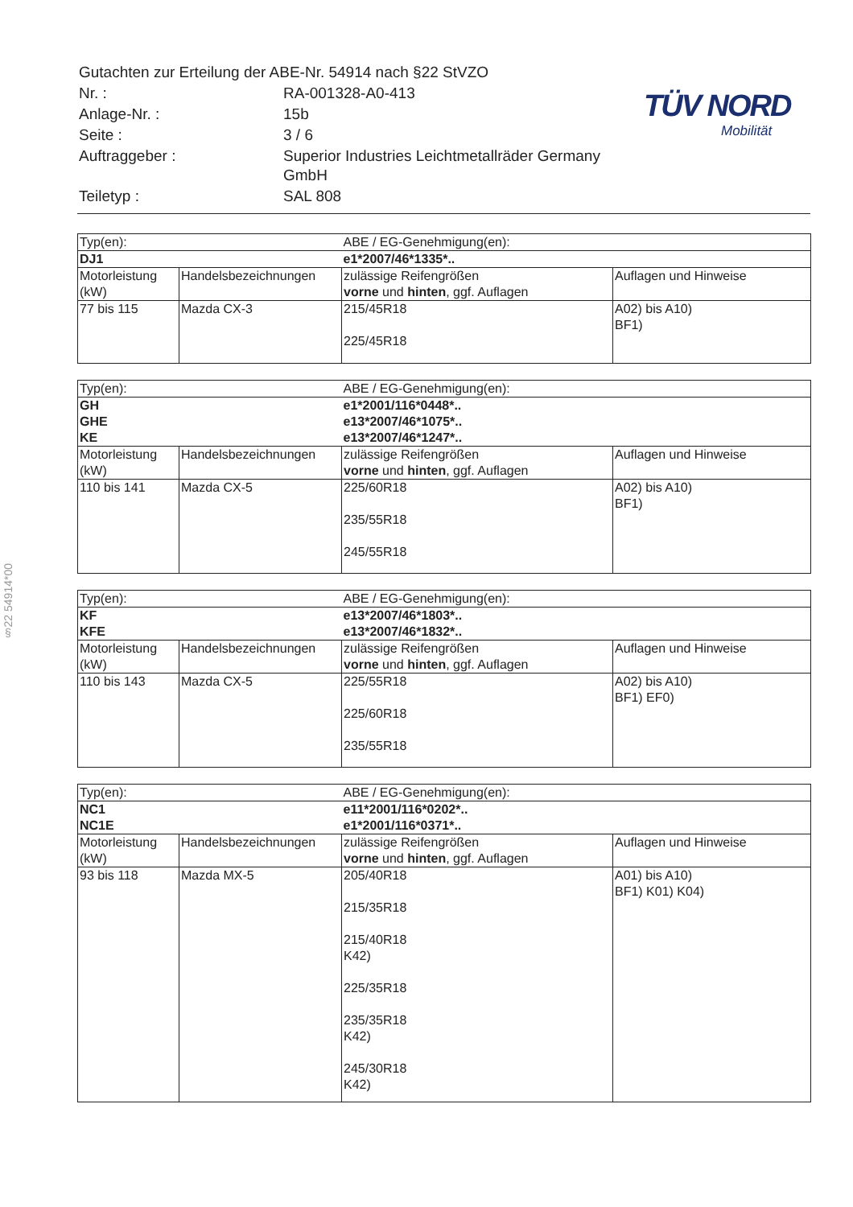| Gutachten zur Erteilung der ABE-Nr. 54914 nach §22 StVZO | |
| Nr. : | RA-001328-A0-413 |
| Anlage-Nr. : | 15b |
| Seite : | 3 / 6 |
| Auftraggeber : | Superior Industries Leichtmetallräder Germany GmbH |
| Teiletyp : | SAL 808 |
TÜV NORD
Mobilität
§22 54914*00
| Typ(en): | | ABE / EG-Genehmigung(en): | |
| DJ1 | | e1*2007/46*1335*.. | |
| Motorleistung (kW) | Handelsbezeichnungen | zulässige Reifengrößen vorne und hinten , ggf. Auflagen | Auflagen und Hinweise |
| 77 bis 115 | Mazda CX-3 | 215/45R18 225/45R18 | A02) bis A10) BF1) |
| Typ(en): | | ABE / EG-Genehmigung(en): | |
| GH GHE KE | | e1*2001/116*0448*.. e13*2007/46*1075*.. e13*2007/46*1247*.. | |
| Motorleistung (kW) | Handelsbezeichnungen | zulässige Reifengrößen vorne und hinten , ggf. Auflagen | Auflagen und Hinweise |
| 110 bis 141 | Mazda CX-5 | 225/60R18 235/55R18 245/55R18 | A02) bis A10) BF1) |
| Typ(en): | | ABE / EG-Genehmigung(en): | |
| KF KFE | | e13*2007/46*1803*.. e13*2007/46*1832*.. | |
| Motorleistung (kW) | Handelsbezeichnungen | zulässige Reifengrößen vorne und hinten , ggf. Auflagen | Auflagen und Hinweise |
| 110 bis 143 | Mazda CX-5 | 225/55R18 225/60R18 235/55R18 | A02) bis A10) BF1) EF0) |
| Typ(en): | | ABE / EG-Genehmigung(en): | |
| NC1 NC1E | | e11*2001/116*0202*.. e1*2001/116*0371*.. | |
| Motorleistung (kW) | Handelsbezeichnungen | zulässige Reifengrößen vorne und hinten , ggf. Auflagen | Auflagen und Hinweise |
| 93 bis 118 | Mazda MX-5 | 205/40R18 215/35R18 215/40R18 K42) 225/35R18 235/35R18 K42) 245/30R18 K42) | A01) bis A10) BF1) K01) K04) |